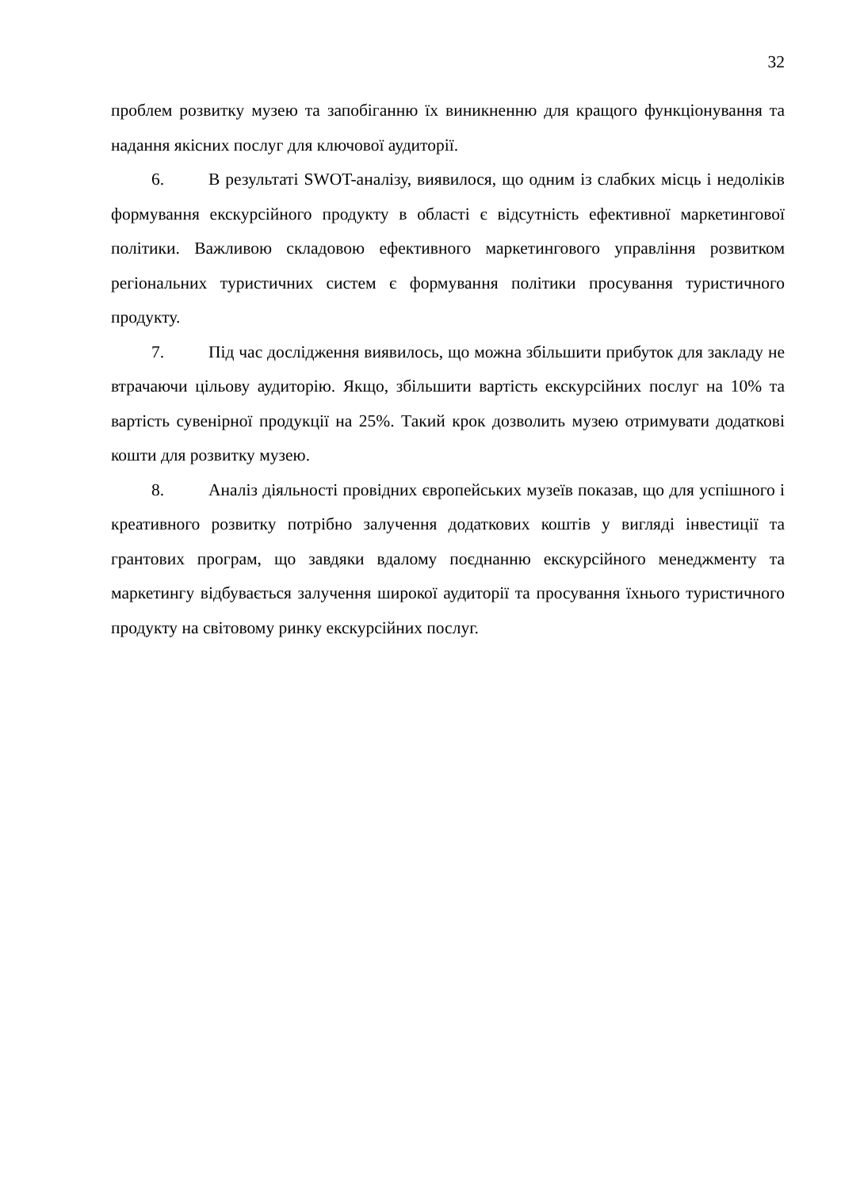32
проблем розвитку музею та запобіганню їх виникненню для кращого функціонування та надання якісних послуг для ключової аудиторії.
6. В результаті SWOT-аналізу, виявилося, що одним із слабких місць і недоліків формування екскурсійного продукту в області є відсутність ефективної маркетингової політики. Важливою складовою ефективного маркетингового управління розвитком регіональних туристичних систем є формування політики просування туристичного продукту.
7. Під час дослідження виявилось, що можна збільшити прибуток для закладу не втрачаючи цільову аудиторію. Якщо, збільшити вартість екскурсійних послуг на 10% та вартість сувенірної продукції на 25%. Такий крок дозволить музею отримувати додаткові кошти для розвитку музею.
8. Аналіз діяльності провідних європейських музеїв показав, що для успішного і креативного розвитку потрібно залучення додаткових коштів у вигляді інвестиції та грантових програм, що завдяки вдалому поєднанню екскурсійного менеджменту та маркетингу відбувається залучення широкої аудиторії та просування їхнього туристичного продукту на світовому ринку екскурсійних послуг.